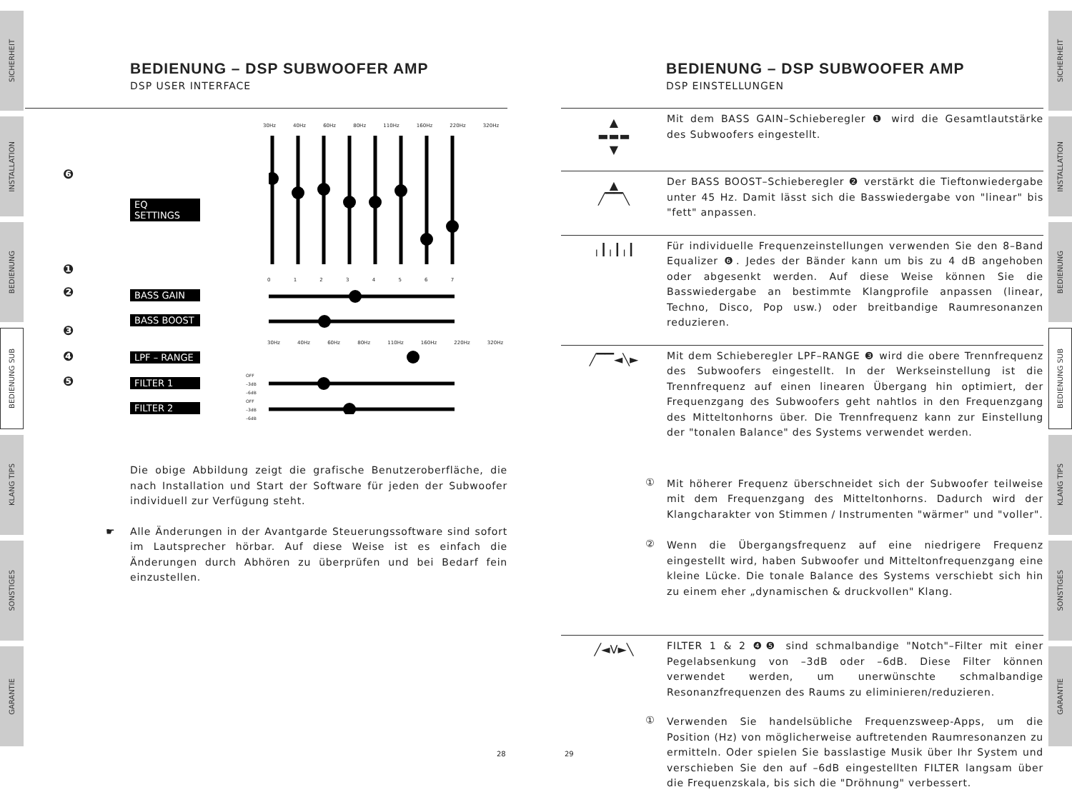SICHERHEIT
INSTALLATION
BEDIENUNG
BEDIENUNG SUB
KLANG TIPS
SONSTIGES
GARANTIE
BEDIENUNG – DSP SUBWOOFER AMP
DSP USER INTERFACE
EQ SETTINGS
BASS GAIN
BASS BOOST
LPF – RANGE
FILTER 1
FILTER 2
30Hz 40Hz 60Hz 80Hz 110Hz 160Hz 220Hz 320Hz
❻
❶
❷
❸
❹
❺
0 1 2 3 4 5 6 7
30Hz 40Hz 60Hz 80Hz 110Hz 160Hz 220Hz 320Hz
OFF
–3dB
–6dB
OFF
–3dB
–6dB
Die obige Abbildung zeigt die grafische Benutzeroberfläche, die nach Installation und Start der Software für jeden der Subwoofer individuell zur Verfügung steht.
☛ Alle Änderungen in der Avantgarde Steuerungssoftware sind sofort im Lautsprecher hörbar. Auf diese Weise ist es einfach die Änderungen durch Abhören zu überprüfen und bei Bedarf fein einzustellen.
28
SICHERHEIT
INSTALLATION
BEDIENUNG
BEDIENUNG SUB
KLANG TIPS
SONSTIGES
GARANTIE
29
BEDIENUNG – DSP SUBWOOFER AMP
DSP EINSTELLUNGEN
▲
▬▬▬
▼
Mit dem BASS GAIN–Schieberegler ❶ wird die Gesamtlautstärke des Subwoofers eingestellt.
▲
╱▔▔╲
Der BASS BOOST–Schieberegler ❷ verstärkt die Tieftonwiedergabe unter 45 Hz. Damit lässt sich die Basswiedergabe von "linear" bis "fett" anpassen.
╷┃╷┃╷┃
Für individuelle Frequenzeinstellungen verwenden Sie den 8–Band Equalizer ❻. Jedes der Bänder kann um bis zu 4 dB angehoben oder abgesenkt werden. Auf diese Weise können Sie die Basswiedergabe an bestimmte Klangprofile anpassen (linear, Techno, Disco, Pop usw.) oder breitbandige Raumresonanzen reduzieren.
╱▔▔◄╲►
Mit dem Schieberegler LPF–RANGE ❸ wird die obere Trennfrequenz des Subwoofers eingestellt. In der Werkseinstellung ist die Trennfrequenz auf einen linearen Übergang hin optimiert, der Frequenzgang des Subwoofers geht nahtlos in den Frequenzgang des Mitteltonhorns über. Die Trennfrequenz kann zur Einstellung der "tonalen Balance" des Systems verwendet werden.
①
Mit höherer Frequenz überschneidet sich der Subwoofer teilweise mit dem Frequenzgang des Mitteltonhorns. Dadurch wird der Klangcharakter von Stimmen / Instrumenten "wärmer" und "voller".
②
Wenn die Übergangsfrequenz auf eine niedrigere Frequenz eingestellt wird, haben Subwoofer und Mitteltonfrequenzgang eine kleine Lücke. Die tonale Balance des Systems verschiebt sich hin zu einem eher „dynamischen & druckvollen" Klang.
╱◄V►╲
FILTER 1 & 2 ❹❺ sind schmalbandige "Notch"–Filter mit einer Pegelabsenkung von –3dB oder –6dB. Diese Filter können verwendet werden, um unerwünschte schmalbandige Resonanzfrequenzen des Raums zu eliminieren/reduzieren.
①
Verwenden Sie handelsübliche Frequenzsweep-Apps, um die Position (Hz) von möglicherweise auftretenden Raumresonanzen zu ermitteln. Oder spielen Sie basslastige Musik über Ihr System und verschieben Sie den auf –6dB eingestellten FILTER langsam über die Frequenzskala, bis sich die "Dröhnung" verbessert.